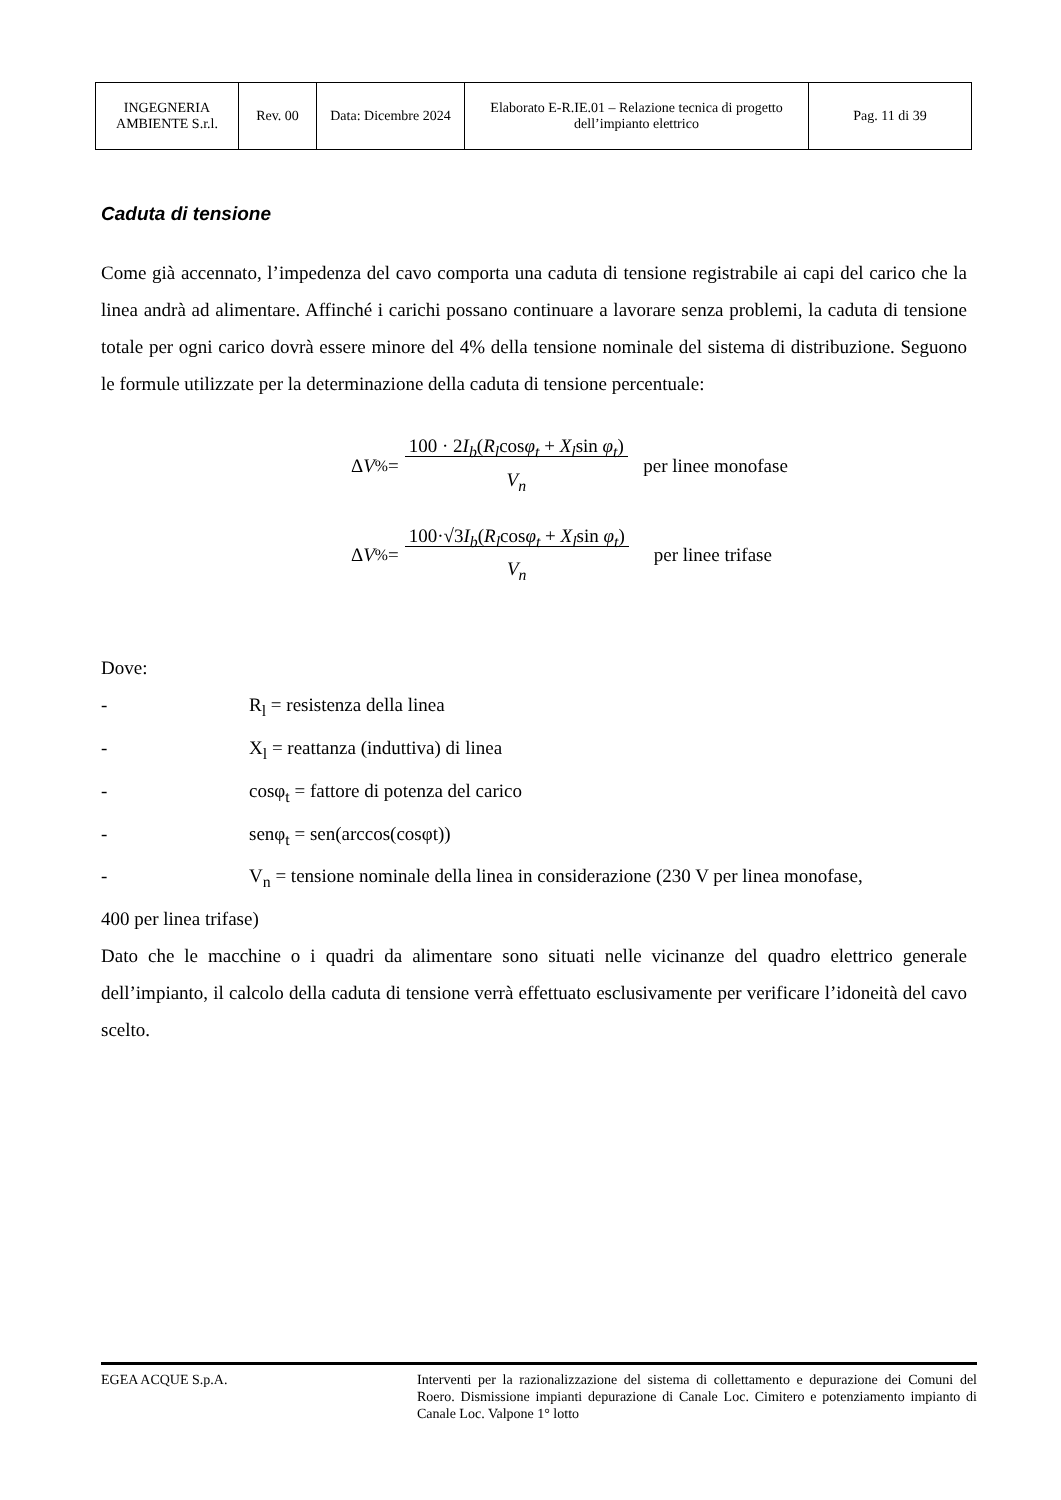| INGEGNERIA AMBIENTE S.r.l. | Rev. 00 | Data: Dicembre 2024 | Elaborato E-R.IE.01 – Relazione tecnica di progetto dell’impianto elettrico | Pag. 11 di 39 |
Caduta di tensione
Come già accennato, l’impedenza del cavo comporta una caduta di tensione registrabile ai capi del carico che la linea andrà ad alimentare. Affinché i carichi possano continuare a lavorare senza problemi, la caduta di tensione totale per ogni carico dovrà essere minore del 4% della tensione nominale del sistema di distribuzione. Seguono le formule utilizzate per la determinazione della caduta di tensione percentuale:
Δ V<sub>%</sub> = 100 · 2I<sub>b</sub>(R<sub>l</sub>cosφ<sub>t</sub> + X<sub>l</sub>sin φ<sub>t</sub>)
V<sub>n</sub> per linee monofase
Δ V<sub>%</sub> = 100·√3I<sub>b</sub>(R<sub>l</sub>cosφ<sub>t</sub> + X<sub>l</sub>sin φ<sub>t</sub>)
V<sub>n</sub> per linee trifase
Dove:
- R<sub>l</sub> = resistenza della linea
- X<sub>l</sub> = reattanza (induttiva) di linea
- cosφ<sub>t</sub> = fattore di potenza del carico
- senφ<sub>t</sub> = sen(arccos(cosφt))
- V<sub>n</sub> = tensione nominale della linea in considerazione (230 V per linea monofase,
400 per linea trifase)
Dato che le macchine o i quadri da alimentare sono situati nelle vicinanze del quadro elettrico generale dell’impianto, il calcolo della caduta di tensione verrà effettuato esclusivamente per verificare l’idoneità del cavo scelto.
EGEA ACQUE S.p.A. Interventi per la razionalizzazione del sistema di collettamento e depurazione dei Comuni del Roero. Dismissione impianti depurazione di Canale Loc. Cimitero e potenziamento impianto di Canale Loc. Valpone 1° lotto